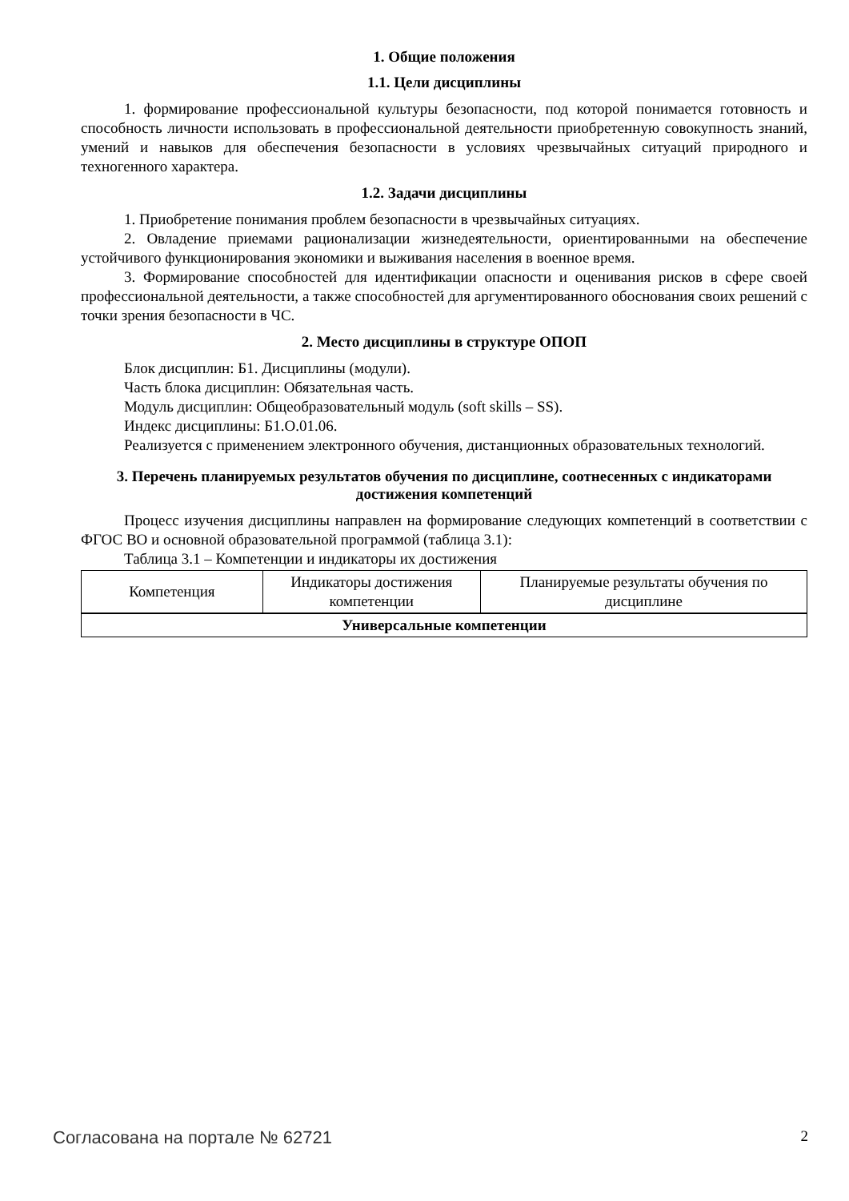1. Общие положения
1.1. Цели дисциплины
1. формирование профессиональной культуры безопасности, под которой понимается готовность и способность личности использовать в профессиональной деятельности приобретенную совокупность знаний, умений и навыков для обеспечения безопасности в условиях чрезвычайных ситуаций природного и техногенного характера.
1.2. Задачи дисциплины
1. Приобретение понимания проблем безопасности в чрезвычайных ситуациях.
2. Овладение приемами рационализации жизнедеятельности, ориентированными на обеспечение устойчивого функционирования экономики и выживания населения в военное время.
3. Формирование способностей для идентификации опасности и оценивания рисков в сфере своей профессиональной деятельности, а также способностей для аргументированного обоснования своих решений с точки зрения безопасности в ЧС.
2. Место дисциплины в структуре ОПОП
Блок дисциплин: Б1. Дисциплины (модули).
Часть блока дисциплин: Обязательная часть.
Модуль дисциплин: Общеобразовательный модуль (soft skills – SS).
Индекс дисциплины: Б1.О.01.06.
Реализуется с применением электронного обучения, дистанционных образовательных технологий.
3. Перечень планируемых результатов обучения по дисциплине, соотнесенных с индикаторами достижения компетенций
Процесс изучения дисциплины направлен на формирование следующих компетенций в соответствии с ФГОС ВО и основной образовательной программой (таблица 3.1):
Таблица 3.1 – Компетенции и индикаторы их достижения
| Компетенция | Индикаторы достижения компетенции | Планируемые результаты обучения по дисциплине |
| --- | --- | --- |
| Универсальные компетенции | | |
Согласована на портале № 62721 2